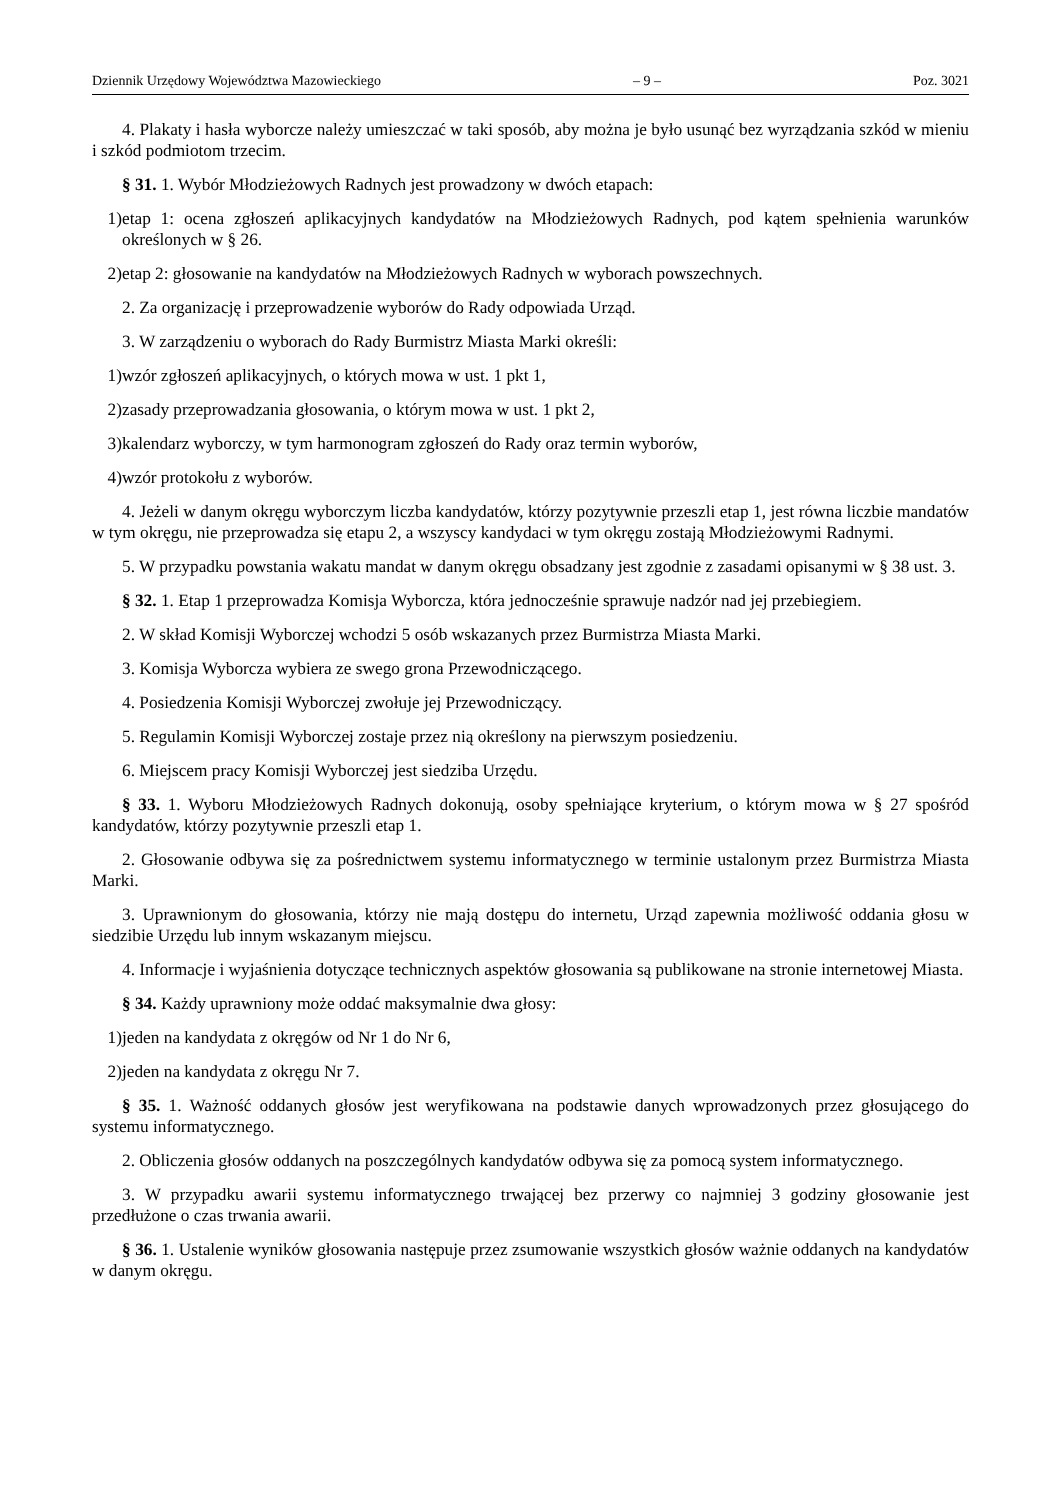Dziennik Urzędowy Województwa Mazowieckiego – 9 – Poz. 3021
4. Plakaty i hasła wyborcze należy umieszczać w taki sposób, aby można je było usunąć bez wyrządzania szkód w mieniu i szkód podmiotom trzecim.
§ 31. 1. Wybór Młodzieżowych Radnych jest prowadzony w dwóch etapach:
1) etap 1: ocena zgłoszeń aplikacyjnych kandydatów na Młodzieżowych Radnych, pod kątem spełnienia warunków określonych w § 26.
2) etap 2: głosowanie na kandydatów na Młodzieżowych Radnych w wyborach powszechnych.
2. Za organizację i przeprowadzenie wyborów do Rady odpowiada Urząd.
3. W zarządzeniu o wyborach do Rady Burmistrz Miasta Marki określi:
1) wzór zgłoszeń aplikacyjnych, o których mowa w ust. 1 pkt 1,
2) zasady przeprowadzania głosowania, o którym mowa w ust. 1 pkt 2,
3) kalendarz wyborczy, w tym harmonogram zgłoszeń do Rady oraz termin wyborów,
4) wzór protokołu z wyborów.
4. Jeżeli w danym okręgu wyborczym liczba kandydatów, którzy pozytywnie przeszli etap 1, jest równa liczbie mandatów w tym okręgu, nie przeprowadza się etapu 2, a wszyscy kandydaci w tym okręgu zostają Młodzieżowymi Radnymi.
5. W przypadku powstania wakatu mandat w danym okręgu obsadzany jest zgodnie z zasadami opisanymi w § 38 ust. 3.
§ 32. 1. Etap 1 przeprowadza Komisja Wyborcza, która jednocześnie sprawuje nadzór nad jej przebiegiem.
2. W skład Komisji Wyborczej wchodzi 5 osób wskazanych przez Burmistrza Miasta Marki.
3. Komisja Wyborcza wybiera ze swego grona Przewodniczącego.
4. Posiedzenia Komisji Wyborczej zwołuje jej Przewodniczący.
5. Regulamin Komisji Wyborczej zostaje przez nią określony na pierwszym posiedzeniu.
6. Miejscem pracy Komisji Wyborczej jest siedziba Urzędu.
§ 33. 1. Wyboru Młodzieżowych Radnych dokonują, osoby spełniające kryterium, o którym mowa w § 27 spośród kandydatów, którzy pozytywnie przeszli etap 1.
2. Głosowanie odbywa się za pośrednictwem systemu informatycznego w terminie ustalonym przez Burmistrza Miasta Marki.
3. Uprawnionym do głosowania, którzy nie mają dostępu do internetu, Urząd zapewnia możliwość oddania głosu w siedzibie Urzędu lub innym wskazanym miejscu.
4. Informacje i wyjaśnienia dotyczące technicznych aspektów głosowania są publikowane na stronie internetowej Miasta.
§ 34. Każdy uprawniony może oddać maksymalnie dwa głosy:
1) jeden na kandydata z okręgów od Nr 1 do Nr 6,
2) jeden na kandydata z okręgu Nr 7.
§ 35. 1. Ważność oddanych głosów jest weryfikowana na podstawie danych wprowadzonych przez głosującego do systemu informatycznego.
2. Obliczenia głosów oddanych na poszczególnych kandydatów odbywa się za pomocą system informatycznego.
3. W przypadku awarii systemu informatycznego trwającej bez przerwy co najmniej 3 godziny głosowanie jest przedłużone o czas trwania awarii.
§ 36. 1. Ustalenie wyników głosowania następuje przez zsumowanie wszystkich głosów ważnie oddanych na kandydatów w danym okręgu.